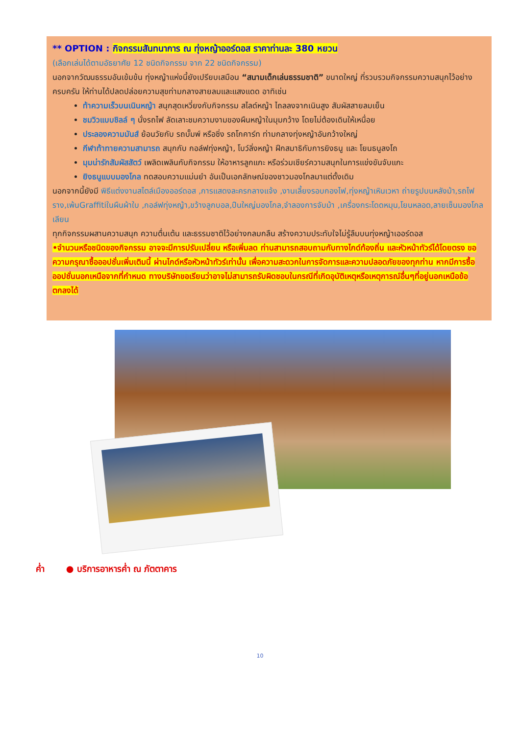** OPTION : กิจกรรมสันทนาการ ณ ทุ่งหญ้าออร์ดอส ราคาท่านละ 380 หยวน
(เลือกเล่นได้ตามอัธยาศัย 12 ชนิดกิจกรรม จาก 22 ชนิดกิจกรรม)
นอกจากวัฒนธรรมอันเข้มข้น ทุ่งหญ้าแห่งนี้ยังเปรียบเสมือน “สนามเด็กเล่นธรรมชาติ” ขนาดใหญ่ ที่รวบรวมกิจกรรมความสนุกไว้อย่างครบครัน ให้ท่านได้ปลดปล่อยความสุขท่ามกลางสายลมและแสงแดด อาทิเช่น
ท้าความเร็วบนเนินหญ้า สนุกสุดเหวี่ยงกับกิจกรรม สไลด์หญ้า ไถลลงจากเนินสูง สัมผัสสายลมเย็น
ชมวิวแบบชิลล์ ๆ นั่งรถไฟ ลัดเลาะชมความงามของผืนหญ้าในมุมกว้าง โดยไม่ต้องเดินให้เหนื่อย
ประลองความมันส์ ย้อนวัยกับ รถบั๊มพ์ หรือซิ่ง รถโกคาร์ท ท่ามกลางทุ่งหญ้าอันกว้างใหญ่
กีฬาท้าทายความสามารถ สนุกกับ กอล์ฟทุ่งหญ้า, โบว์ลิ่งหญ้า ฝึกสมาธิกับการยิงธนู และ โยนธนูลงโถ
มุมน่ารักสัมผัสสัตว์ เพลิดเพลินกับกิจกรรม ให้อาหารลูกแกะ หรือร่วมเชียร์ความสนุกในการแข่งขันจับแกะ
ยิงธนูแบบมองโกล ทดสอบความแม่นยำ อันเป็นเอกลักษณ์ของชาวมองโกลมาแต่ดั้งเดิม
นอกจากนี้ยังมี พิธีแต่งงานสไตล์เมืองออร์ดอส ,การแสดงละครกลางแจ้ง ,งานเลี้ยงรอบกองไฟ,ทุ่งหญ้าเหินเวหา ถ่ายรูปบนหลังม้า,รถไฟราง,เพ้นGraffitiในผืนผ้าใบ ,กอล์ฟทุ่งหญ้า,ขว้างลูกบอล,ปืนใหญ่มองโกล,จำลองการจับม้า ,เครื่องกระโดดหมุน,โยนหลอด,ลายเซ็นมองโกลเลียน
ทุกกิจกรรมผสานความสนุก ความตื่นเต้น และธรรมชาติไว้อย่างกลมกลืน สร้างความประทับใจไม่รู้ลืมบนทุ่งหญ้าเออร์ดอส
•จำนวนหรือชนิดของกิจกรรม อาจจะมีการปรับเปลี่ยน หรือเพิ่มลด ท่านสามารถสอบถามกับทางไกด์ท้องถิ่น และหัวหน้าทัวร์ได้โดยตรง ขอความกรุณาซื้อออปชั่นเพิ่มเติมนี้ ผ่านไกด์หรือหัวหน้าทัวร์เท่านั้น เพื่อความสะดวกในการจัดการและความปลอดภัยของทุกท่าน หากมีการซื้อออปชั่นนอกเหนือจากที่กำหนด ทางบริษัทขอเรียนว่าอาจไม่สามารถรับผิดชอบในกรณีที่เกิดอุบัติเหตุหรือเหตุการณ์อื่นๆที่อยู่นอกเหนือข้อตกลงได้
ค่ำ ● บริการอาหารค่ำ ณ ภัตตาคาร
10